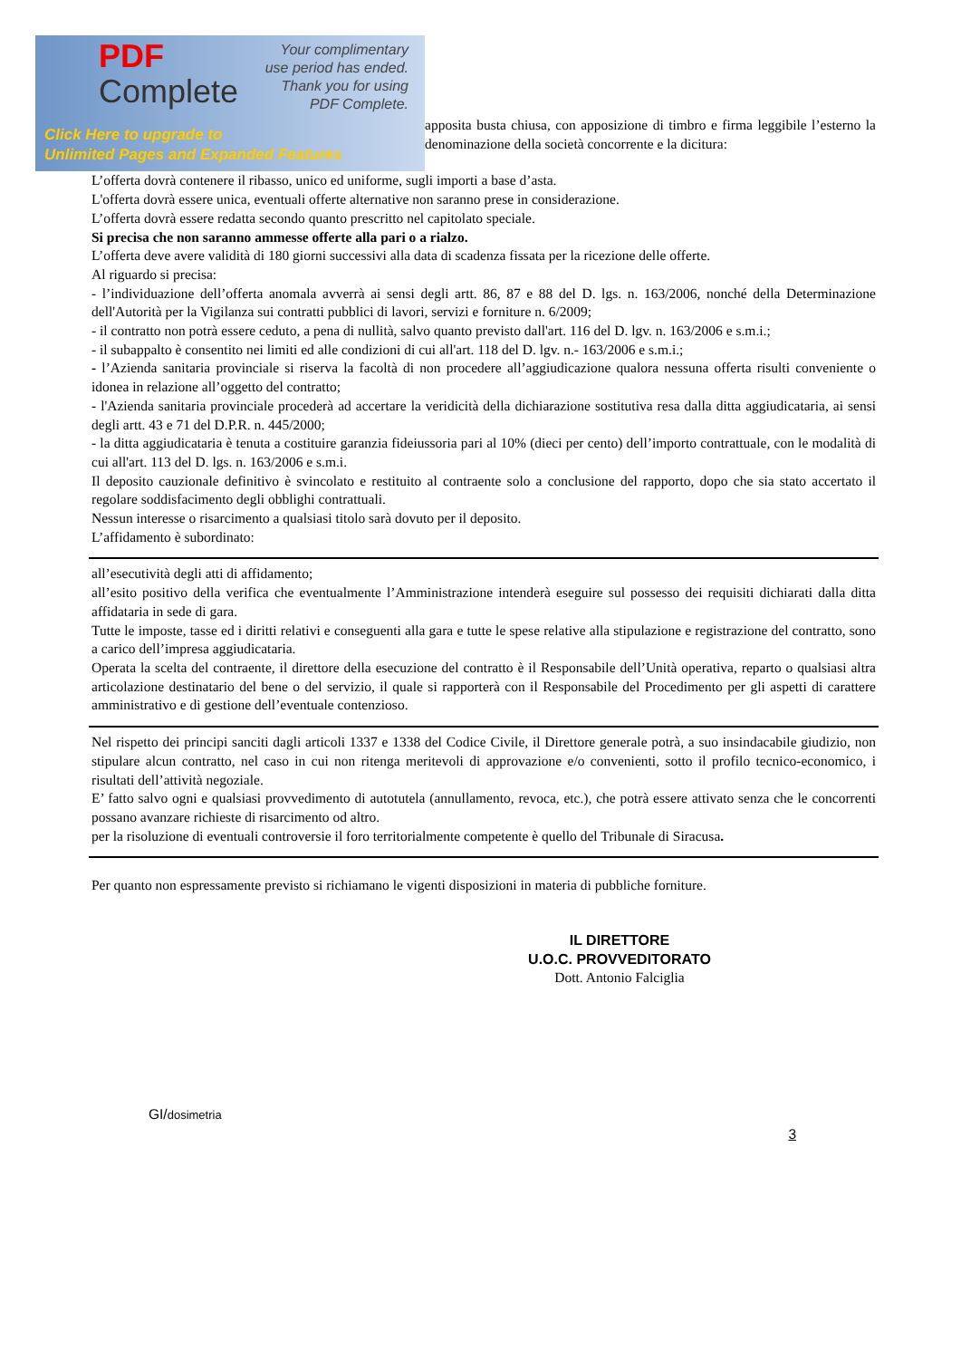PDF
Complete
Your complimentary
use period has ended.
Thank you for using
PDF Complete.
Click Here to upgrade to
Unlimited Pages and Expanded Features
apposita busta chiusa, con apposizione di timbro e firma leggibile l’esterno la denominazione della società concorrente e la dicitura:
L’offerta dovrà contenere il ribasso, unico ed uniforme, sugli importi a base d’asta.
L'offerta dovrà essere unica, eventuali offerte alternative non saranno prese in considerazione.
L’offerta dovrà essere redatta secondo quanto prescritto nel capitolato speciale.
Si precisa che non saranno ammesse offerte alla pari o a rialzo.
L’offerta deve avere validità di 180 giorni successivi alla data di scadenza fissata per la ricezione delle offerte.
Al riguardo si precisa:
- l’individuazione dell’offerta anomala avverrà ai sensi degli artt. 86, 87 e 88 del D. lgs. n. 163/2006, nonché della Determinazione dell'Autorità per la Vigilanza sui contratti pubblici di lavori, servizi e forniture n. 6/2009;
- il contratto non potrà essere ceduto, a pena di nullità, salvo quanto previsto dall'art. 116 del D. lgv. n. 163/2006 e s.m.i.;
- il subappalto è consentito nei limiti ed alle condizioni di cui all'art. 118 del D. lgv. n.- 163/2006 e s.m.i.;
- l’Azienda sanitaria provinciale si riserva la facoltà di non procedere all’aggiudicazione qualora nessuna offerta risulti conveniente o idonea in relazione all’oggetto del contratto;
- l'Azienda sanitaria provinciale procederà ad accertare la veridicità della dichiarazione sostitutiva resa dalla ditta aggiudicataria, ai sensi degli artt. 43 e 71 del D.P.R. n. 445/2000;
- la ditta aggiudicataria è tenuta a costituire garanzia fideiussoria pari al 10% (dieci per cento) dell’importo contrattuale, con le modalità di cui all'art. 113 del D. lgs. n. 163/2006 e s.m.i.
Il deposito cauzionale definitivo è svincolato e restituito al contraente solo a conclusione del rapporto, dopo che sia stato accertato il regolare soddisfacimento degli obblighi contrattuali.
Nessun interesse o risarcimento a qualsiasi titolo sarà dovuto per il deposito.
L’affidamento è subordinato:
all’esecutività degli atti di affidamento;
all’esito positivo della verifica che eventualmente l’Amministrazione intenderà eseguire sul possesso dei requisiti dichiarati dalla ditta affidataria in sede di gara.
Tutte le imposte, tasse ed i diritti relativi e conseguenti alla gara e tutte le spese relative alla stipulazione e registrazione del contratto, sono a carico dell’impresa aggiudicataria.
Operata la scelta del contraente, il direttore della esecuzione del contratto è il Responsabile dell’Unità operativa, reparto o qualsiasi altra articolazione destinatario del bene o del servizio, il quale si rapporterà con il Responsabile del Procedimento per gli aspetti di carattere amministrativo e di gestione dell’eventuale contenzioso.
Nel rispetto dei principi sanciti dagli articoli 1337 e 1338 del Codice Civile, il Direttore generale potrà, a suo insindacabile giudizio, non stipulare alcun contratto, nel caso in cui non ritenga meritevoli di approvazione e/o convenienti, sotto il profilo tecnico-economico, i risultati dell’attività negoziale.
E’ fatto salvo ogni e qualsiasi provvedimento di autotutela (annullamento, revoca, etc.), che potrà essere attivato senza che le concorrenti possano avanzare richieste di risarcimento od altro.
per la risoluzione di eventuali controversie il foro territorialmente competente è quello del Tribunale di Siracusa.
Per quanto non espressamente previsto si richiamano le vigenti disposizioni in materia di pubbliche forniture.
IL DIRETTORE
U.O.C. PROVVEDITORATO
Dott. Antonio Falciglia
GI/dosimetria
3